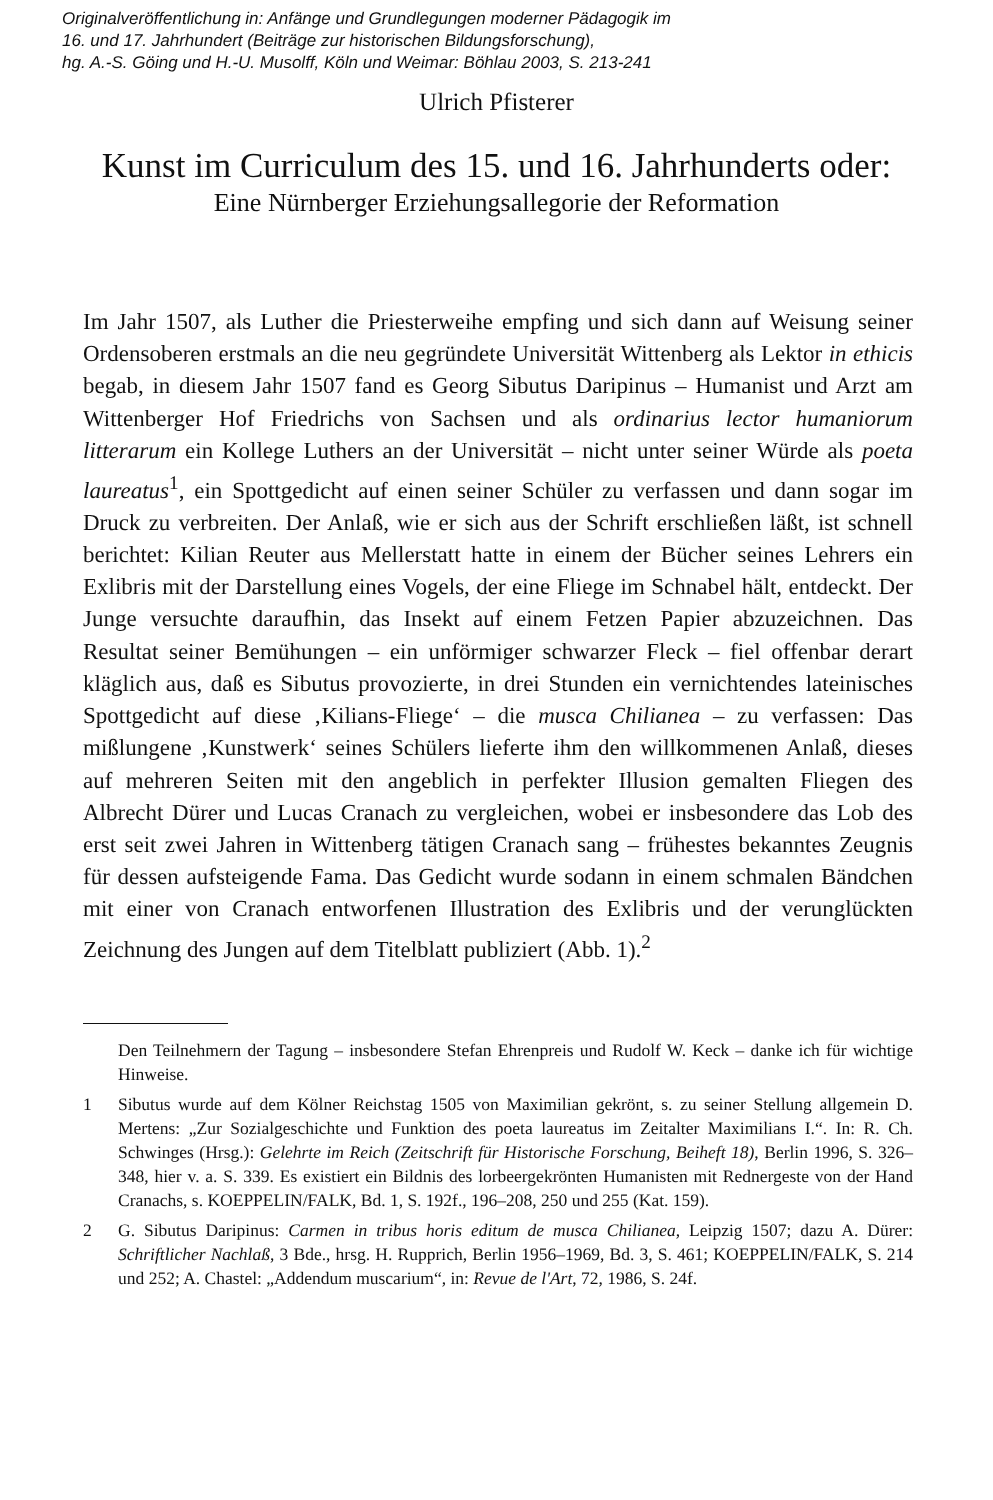Originalveröffentlichung in: Anfänge und Grundlegungen moderner Pädagogik im
16. und 17. Jahrhundert (Beiträge zur historischen Bildungsforschung),
hg. A.-S. Göing und H.-U. Musolff, Köln und Weimar: Böhlau 2003, S. 213-241
Ulrich Pfisterer
Kunst im Curriculum des 15. und 16. Jahrhunderts oder:
Eine Nürnberger Erziehungsallegorie der Reformation
Im Jahr 1507, als Luther die Priesterweihe empfing und sich dann auf Weisung seiner Ordensoberen erstmals an die neu gegründete Universität Wittenberg als Lektor in ethicis begab, in diesem Jahr 1507 fand es Georg Sibutus Daripinus – Humanist und Arzt am Wittenberger Hof Friedrichs von Sachsen und als ordinarius lector humaniorum litterarum ein Kollege Luthers an der Universität – nicht unter seiner Würde als poeta laureatus<sup>1</sup>, ein Spottgedicht auf einen seiner Schüler zu verfassen und dann sogar im Druck zu verbreiten. Der Anlaß, wie er sich aus der Schrift erschließen läßt, ist schnell berichtet: Kilian Reuter aus Mellerstatt hatte in einem der Bücher seines Lehrers ein Exlibris mit der Darstellung eines Vogels, der eine Fliege im Schnabel hält, entdeckt. Der Junge versuchte daraufhin, das Insekt auf einem Fetzen Papier abzuzeichnen. Das Resultat seiner Bemühungen – ein unförmiger schwarzer Fleck – fiel offenbar derart kläglich aus, daß es Sibutus provozierte, in drei Stunden ein vernichtendes lateinisches Spottgedicht auf diese ‚Kilians-Fliege‘ – die musca Chilianea – zu verfassen: Das mißlungene ‚Kunstwerk‘ seines Schülers lieferte ihm den willkommenen Anlaß, dieses auf mehreren Seiten mit den angeblich in perfekter Illusion gemalten Fliegen des Albrecht Dürer und Lucas Cranach zu vergleichen, wobei er insbesondere das Lob des erst seit zwei Jahren in Wittenberg tätigen Cranach sang – frühestes bekanntes Zeugnis für dessen aufsteigende Fama. Das Gedicht wurde sodann in einem schmalen Bändchen mit einer von Cranach entworfenen Illustration des Exlibris und der verunglückten Zeichnung des Jungen auf dem Titelblatt publiziert (Abb. 1).<sup>2</sup>
Den Teilnehmern der Tagung – insbesondere Stefan Ehrenpreis und Rudolf W. Keck – danke ich für wichtige Hinweise.
1 Sibutus wurde auf dem Kölner Reichstag 1505 von Maximilian gekrönt, s. zu seiner Stellung allgemein D. Mertens: „Zur Sozialgeschichte und Funktion des poeta laureatus im Zeitalter Maximilians I.“. In: R. Ch. Schwinges (Hrsg.): Gelehrte im Reich (Zeitschrift für Historische Forschung, Beiheft 18), Berlin 1996, S. 326–348, hier v. a. S. 339. Es existiert ein Bildnis des lorbeergekrönten Humanisten mit Rednergeste von der Hand Cranachs, s. KOEPPELIN/FALK, Bd. 1, S. 192f., 196–208, 250 und 255 (Kat. 159).
2 G. Sibutus Daripinus: Carmen in tribus horis editum de musca Chilianea, Leipzig 1507; dazu A. Dürer: Schriftlicher Nachlaß, 3 Bde., hrsg. H. Rupprich, Berlin 1956–1969, Bd. 3, S. 461; KOEPPELIN/FALK, S. 214 und 252; A. Chastel: „Addendum muscarium“, in: Revue de l'Art, 72, 1986, S. 24f.